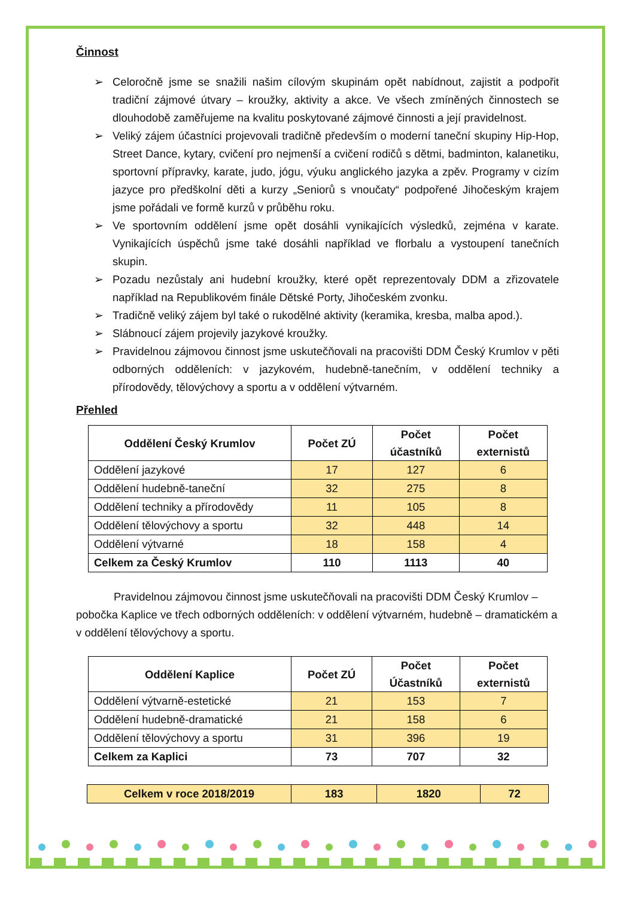Činnost
➢ Celoročně jsme se snažili našim cílovým skupinám opět nabídnout, zajistit a podpořit tradiční zájmové útvary – kroužky, aktivity a akce. Ve všech zmíněných činnostech se dlouhodobě zaměřujeme na kvalitu poskytované zájmové činnosti a její pravidelnost.
➢ Veliký zájem účastníci projevovali tradičně především o moderní taneční skupiny Hip-Hop, Street Dance, kytary, cvičení pro nejmenší a cvičení rodičů s dětmi, badminton, kalanetiku, sportovní přípravky, karate, judo, jógu, výuku anglického jazyka a zpěv. Programy v cizím jazyce pro předškolní děti a kurzy „Seniorů s vnoučaty“ podpořené Jihočeským krajem jsme pořádali ve formě kurzů v průběhu roku.
➢ Ve sportovním oddělení jsme opět dosáhli vynikajících výsledků, zejména v karate. Vynikajících úspěchů jsme také dosáhli například ve florbalu a vystoupení tanečních skupin.
➢ Pozadu nezůstaly ani hudební kroužky, které opět reprezentovaly DDM a zřizovatele například na Republikovém finále Dětské Porty, Jihočeském zvonku.
➢ Tradičně veliký zájem byl také o rukodělné aktivity (keramika, kresba, malba apod.).
➢ Slábnoucí zájem projevily jazykové kroužky.
➢ Pravidelnou zájmovou činnost jsme uskutečňovali na pracovišti DDM Český Krumlov v pěti odborných odděleních: v jazykovém, hudebně-tanečním, v oddělení techniky a přírodovědy, tělovýchovy a sportu a v oddělení výtvarném.
Přehled
| Oddělení Český Krumlov | Počet ZÚ | Počet účastníků | Počet externistů |
| --- | --- | --- | --- |
| Oddělení jazykové | 17 | 127 | 6 |
| Oddělení hudebně-taneční | 32 | 275 | 8 |
| Oddělení techniky a přírodovědy | 11 | 105 | 8 |
| Oddělení tělovýchovy a sportu | 32 | 448 | 14 |
| Oddělení výtvarné | 18 | 158 | 4 |
| Celkem za Český Krumlov | 110 | 1113 | 40 |
Pravidelnou zájmovou činnost jsme uskutečňovali na pracovišti DDM Český Krumlov – pobočka Kaplice ve třech odborných odděleních: v oddělení výtvarném, hudebně – dramatickém a v oddělení tělovýchovy a sportu.
| Oddělení Kaplice | Počet ZÚ | Počet Účastníků | Počet externistů |
| --- | --- | --- | --- |
| Oddělení výtvarně-estetické | 21 | 153 | 7 |
| Oddělení hudebně-dramatické | 21 | 158 | 6 |
| Oddělení tělovýchovy a sportu | 31 | 396 | 19 |
| Celkem za Kaplici | 73 | 707 | 32 |
| Celkem v roce 2018/2019 | 183 | 1820 | 72 |